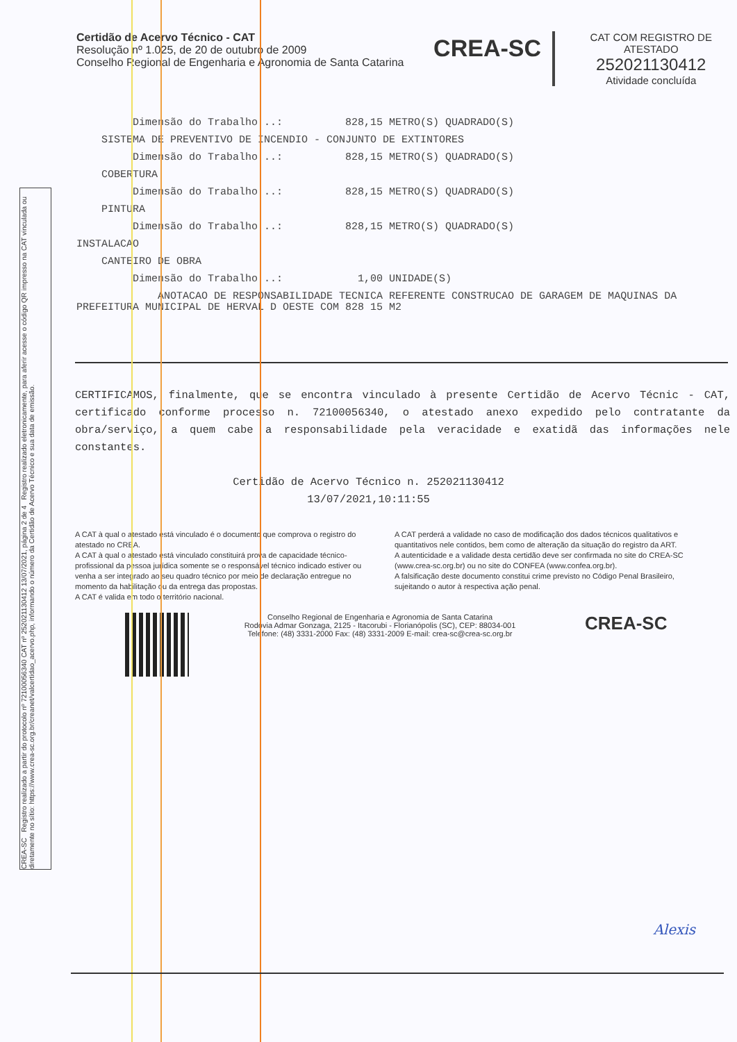Certidão de Acervo Técnico - CAT
Resolução nº 1.025, de 20 de outubro de 2009
Conselho Regional de Engenharia e Agronomia de Santa Catarina
CREA-SC
CAT COM REGISTRO DE ATESTADO
252021130412
Atividade concluída
Dimensão do Trabalho ..: 828,15 METRO(S) QUADRADO(S)
SISTEMA DE PREVENTIVO DE INCENDIO - CONJUNTO DE EXTINTORES
Dimensão do Trabalho ..: 828,15 METRO(S) QUADRADO(S)
COBERTURA
Dimensão do Trabalho ..: 828,15 METRO(S) QUADRADO(S)
PINTURA
Dimensão do Trabalho ..: 828,15 METRO(S) QUADRADO(S)
INSTALACAO
CANTEIRO DE OBRA
Dimensão do Trabalho ..: 1,00 UNIDADE(S)
ANOTACAO DE RESPONSABILIDADE TECNICA REFERENTE CONSTRUCAO DE GARAGEM DE MAQUINAS DA PREFEITURA MUNICIPAL DE HERVAL D OESTE COM 828 15 M2
CERTIFICAMOS, finalmente, que se encontra vinculado à presente Certidão de Acervo Técnic - CAT, certificado conforme processo n. 72100056340, o atestado anexo expedido pelo contratante da obra/serviço, a quem cabe a responsabilidade pela veracidade e exatidã das informações nele constantes.
Certidão de Acervo Técnico n. 252021130412
13/07/2021,10:11:55
A CAT à qual o atestado está vinculado é o documento que comprova o registro do atestado no CREA.
A CAT à qual o atestado está vinculado constituirá prova de capacidade técnico-profissional da pessoa jurídica somente se o responsável técnico indicado estiver ou venha a ser integrado ao seu quadro técnico por meio de declaração entregue no momento da habilitação ou da entrega das propostas.
A CAT é valida em todo o território nacional.
A CAT perderá a validade no caso de modificação dos dados técnicos qualitativos e quantitativos nele contidos, bem como de alteração da situação do registro da ART.
A autenticidade e a validade desta certidão deve ser confirmada no site do CREA-SC (www.crea-sc.org.br) ou no site do CONFEA (www.confea.org.br).
A falsificação deste documento constitui crime previsto no Código Penal Brasileiro, sujeitando o autor à respectiva ação penal.
Conselho Regional de Engenharia e Agronomia de Santa Catarina
Rodovia Admar Gonzaga, 2125 - Itacorubi - Florianópolis (SC), CEP: 88034-001
Telefone: (48) 3331-2000 Fax: (48) 3331-2009 E-mail: crea-sc@crea-sc.org.br
CREA-SC
CREA-SC Registro realizado a partir do protocolo nº 72100056340 CAT nº 252021130412 13/07/2021, página 2 de 4 Registro realizado eletronicamente, para aferir acesse o código QR impresso na CAT vinculada ou diretamente no sítio: https://www.crea-sc.org.br/creanet/valcertidao_acervo.php, informando o número da Certidão de Acervo Técnico e sua data de emissão.
Alexis